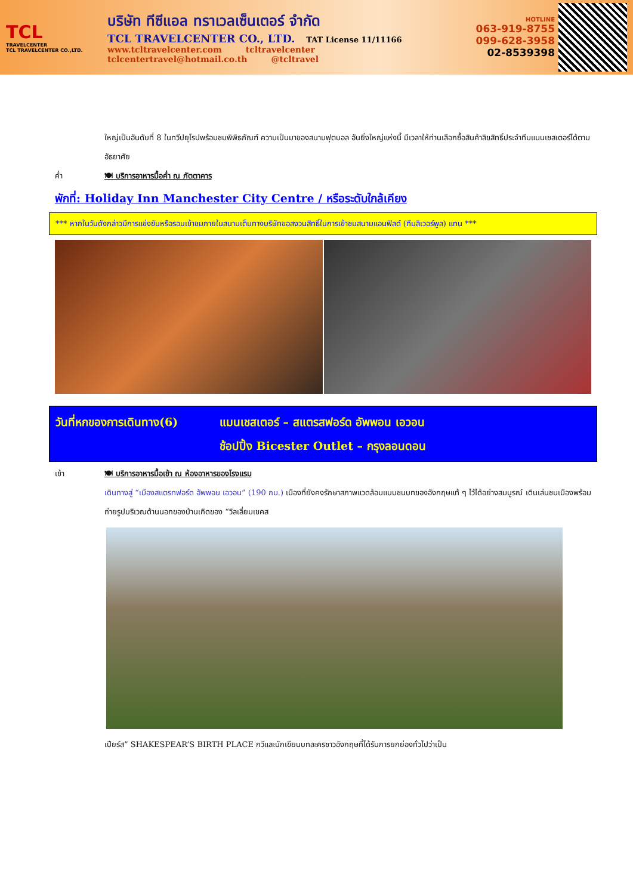TCL
TRAVELCENTER
TCL TRAVELCENTER CO.,LTD.
บริษัท ทีซีแอล ทราเวลเซ็นเตอร์ จำกัด
TCL TRAVELCENTER CO., LTD. TAT License 11/11166
www.tcltravelcenter.com tcltravelcenter
tclcentertravel@hotmail.co.th @tcltravel
HOTLINE
063-919-8755
099-628-3958
02-8539398
ใหญ่เป็นอันดับที่ 8 ในทวีปยุโรปพร้อมชมพิพิธภัณฑ์ ความเป็นมาของสนามฟุตบอล อันยิ่งใหญ่แห่งนี้ มีเวลาให้ท่านเลือกซื้อสินค้าลิขสิทธิ์ประจำทีมแมนเชสเตอร์ได้ตามอัธยาศัย
ค่ำ 🍽 บริการอาหารมื้อค่ำ ณ ภัตตาคาร
พักที่: Holiday Inn Manchester City Centre / หรือระดับใกล้เคียง
*** หากในวันดังกล่าวมีการแข่งขันหรือรอบเข้าชมภายในสนามเต็มทางบริษัทขอสงวนสิทธิ์ในการเข้าชมสนามแอนฟิลด์ (ทีมลิเวอร์พูล) แทน ***
วันที่หกของการเดินทาง(6) แมนเชสเตอร์ – สแตรสฟอร์ด อัพพอน เอวอน
ช้อปปิ้ง Bicester Outlet – กรุงลอนดอน
เช้า 🍽 บริการอาหารมื้อเช้า ณ ห้องอาหารของโรงแรม
เดินทางสู่ “เมืองสแตรทฟอร์ด อัพพอน เอวอน” (190 กม.) เมืองที่ยังคงรักษาสภาพแวดล้อมแบบชนบทของอังกฤษแท้ ๆ ไว้ได้อย่างสมบูรณ์ เดินเล่นชมเมืองพร้อมถ่ายรูปบริเวณด้านนอกของบ้านเกิดของ “วิลเลี่ยมเชคส
เปียร์ส” SHAKESPEAR’S BIRTH PLACE กวีและนักเขียนบทละครชาวอังกฤษที่ได้รับการยกย่องทั่วไปว่าเป็น